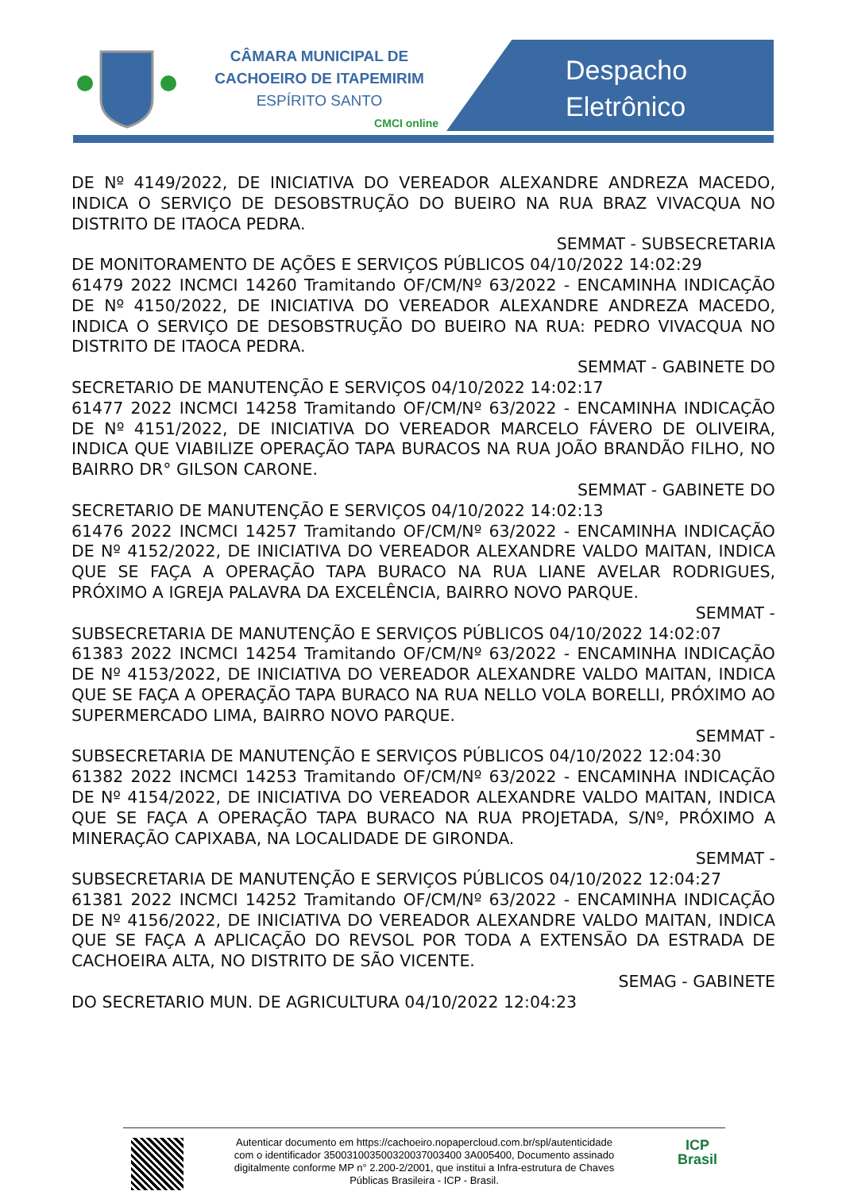CÂMARA MUNICIPAL DE
CACHOEIRO DE ITAPEMIRIM
ESPÍRITO SANTO
CMCI online
Despacho
Eletrônico
DE Nº 4149/2022, DE INICIATIVA DO VEREADOR ALEXANDRE ANDREZA MACEDO, INDICA O SERVIÇO DE DESOBSTRUÇÃO DO BUEIRO NA RUA BRAZ VIVACQUA NO DISTRITO DE ITAOCA PEDRA.
SEMMAT - SUBSECRETARIA
DE MONITORAMENTO DE AÇÕES E SERVIÇOS PÚBLICOS 04/10/2022 14:02:29
61479 2022 INCMCI 14260 Tramitando OF/CM/Nº 63/2022 - ENCAMINHA INDICAÇÃO DE Nº 4150/2022, DE INICIATIVA DO VEREADOR ALEXANDRE ANDREZA MACEDO, INDICA O SERVIÇO DE DESOBSTRUÇÃO DO BUEIRO NA RUA: PEDRO VIVACQUA NO DISTRITO DE ITAOCA PEDRA.
SEMMAT - GABINETE DO
SECRETARIO DE MANUTENÇÃO E SERVIÇOS 04/10/2022 14:02:17
61477 2022 INCMCI 14258 Tramitando OF/CM/Nº 63/2022 - ENCAMINHA INDICAÇÃO DE Nº 4151/2022, DE INICIATIVA DO VEREADOR MARCELO FÁVERO DE OLIVEIRA, INDICA QUE VIABILIZE OPERAÇÃO TAPA BURACOS NA RUA JOÃO BRANDÃO FILHO, NO BAIRRO DR° GILSON CARONE.
SEMMAT - GABINETE DO
SECRETARIO DE MANUTENÇÃO E SERVIÇOS 04/10/2022 14:02:13
61476 2022 INCMCI 14257 Tramitando OF/CM/Nº 63/2022 - ENCAMINHA INDICAÇÃO DE Nº 4152/2022, DE INICIATIVA DO VEREADOR ALEXANDRE VALDO MAITAN, INDICA QUE SE FAÇA A OPERAÇÃO TAPA BURACO NA RUA LIANE AVELAR RODRIGUES, PRÓXIMO A IGREJA PALAVRA DA EXCELÊNCIA, BAIRRO NOVO PARQUE.
SEMMAT -
SUBSECRETARIA DE MANUTENÇÃO E SERVIÇOS PÚBLICOS 04/10/2022 14:02:07
61383 2022 INCMCI 14254 Tramitando OF/CM/Nº 63/2022 - ENCAMINHA INDICAÇÃO DE Nº 4153/2022, DE INICIATIVA DO VEREADOR ALEXANDRE VALDO MAITAN, INDICA QUE SE FAÇA A OPERAÇÃO TAPA BURACO NA RUA NELLO VOLA BORELLI, PRÓXIMO AO SUPERMERCADO LIMA, BAIRRO NOVO PARQUE.
SEMMAT -
SUBSECRETARIA DE MANUTENÇÃO E SERVIÇOS PÚBLICOS 04/10/2022 12:04:30
61382 2022 INCMCI 14253 Tramitando OF/CM/Nº 63/2022 - ENCAMINHA INDICAÇÃO DE Nº 4154/2022, DE INICIATIVA DO VEREADOR ALEXANDRE VALDO MAITAN, INDICA QUE SE FAÇA A OPERAÇÃO TAPA BURACO NA RUA PROJETADA, S/Nº, PRÓXIMO A MINERAÇÃO CAPIXABA, NA LOCALIDADE DE GIRONDA.
SEMMAT -
SUBSECRETARIA DE MANUTENÇÃO E SERVIÇOS PÚBLICOS 04/10/2022 12:04:27
61381 2022 INCMCI 14252 Tramitando OF/CM/Nº 63/2022 - ENCAMINHA INDICAÇÃO DE Nº 4156/2022, DE INICIATIVA DO VEREADOR ALEXANDRE VALDO MAITAN, INDICA QUE SE FAÇA A APLICAÇÃO DO REVSOL POR TODA A EXTENSÃO DA ESTRADA DE CACHOEIRA ALTA, NO DISTRITO DE SÃO VICENTE.
SEMAG - GABINETE
DO SECRETARIO MUN. DE AGRICULTURA 04/10/2022 12:04:23
Autenticar documento em https://cachoeiro.nopapercloud.com.br/spl/autenticidade
com o identificador 350031003500320037003400 3A005400, Documento assinado
digitalmente conforme MP n° 2.200-2/2001, que institui a Infra-estrutura de Chaves
Públicas Brasileira - ICP - Brasil.
ICP
Brasil